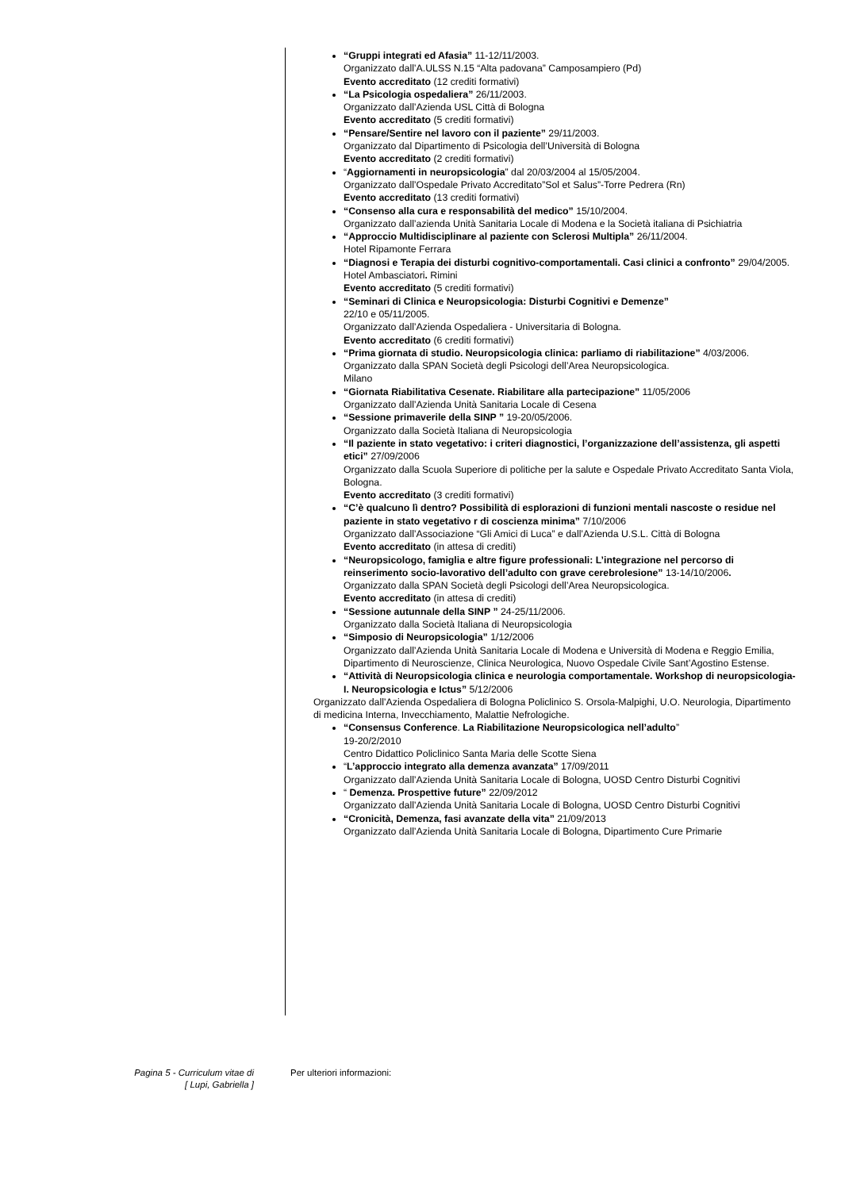“Gruppi integrati ed Afasia” 11-12/11/2003.
Organizzato dall’A.ULSS N.15 “Alta padovana” Camposampiero (Pd)
Evento accreditato (12 crediti formativi)
“La Psicologia ospedaliera” 26/11/2003.
Organizzato dall’Azienda USL Città di Bologna
Evento accreditato (5 crediti formativi)
“Pensare/Sentire nel lavoro con il paziente” 29/11/2003.
Organizzato dal Dipartimento di Psicologia dell’Università di Bologna
Evento accreditato (2 crediti formativi)
“Aggiornamenti in neuropsicologia” dal 20/03/2004 al 15/05/2004.
Organizzato dall’Ospedale Privato Accreditato”Sol et Salus”-Torre Pedrera (Rn)
Evento accreditato (13 crediti formativi)
“Consenso alla cura e responsabilità del medico” 15/10/2004.
Organizzato dall’azienda Unità Sanitaria Locale di Modena e la Società italiana di Psichiatria
“Approccio Multidisciplinare al paziente con Sclerosi Multipla” 26/11/2004.
Hotel Ripamonte Ferrara
“Diagnosi e Terapia dei disturbi cognitivo-comportamentali. Casi clinici a confronto” 29/04/2005.
Hotel Ambasciatori. Rimini
Evento accreditato (5 crediti formativi)
“Seminari di Clinica e Neuropsicologia: Disturbi Cognitivi e Demenze”
22/10 e 05/11/2005.
Organizzato dall’Azienda Ospedaliera - Universitaria di Bologna.
Evento accreditato (6 crediti formativi)
“Prima giornata di studio. Neuropsicologia clinica: parliamo di riabilitazione” 4/03/2006.
Organizzato dalla SPAN Società degli Psicologi dell’Area Neuropsicologica.
Milano
“Giornata Riabilitativa Cesenate. Riabilitare alla partecipazione” 11/05/2006
Organizzato dall’Azienda Unità Sanitaria Locale di Cesena
“Sessione primaverile della SINP ” 19-20/05/2006.
Organizzato dalla Società Italiana di Neuropsicologia
“Il paziente in stato vegetativo: i criteri diagnostici, l’organizzazione dell’assistenza, gli aspetti etici” 27/09/2006
Organizzato dalla Scuola Superiore di politiche per la salute e Ospedale Privato Accreditato Santa Viola, Bologna.
Evento accreditato (3 crediti formativi)
“C’è qualcuno lì dentro? Possibilità di esplorazioni di funzioni mentali nascoste o residue nel paziente in stato vegetativo r di coscienza minima” 7/10/2006
Organizzato dall’Associazione “Gli Amici di Luca” e dall’Azienda U.S.L. Città di Bologna
Evento accreditato (in attesa di crediti)
“Neuropsicologo, famiglia e altre figure professionali: L’integrazione nel percorso di reinserimento socio-lavorativo dell’adulto con grave cerebrolesione” 13-14/10/2006.
Organizzato dalla SPAN Società degli Psicologi dell’Area Neuropsicologica.
Evento accreditato (in attesa di crediti)
“Sessione autunnale della SINP ” 24-25/11/2006.
Organizzato dalla Società Italiana di Neuropsicologia
“Simposio di Neuropsicologia” 1/12/2006
Organizzato dall’Azienda Unità Sanitaria Locale di Modena e Università di Modena e Reggio Emilia, Dipartimento di Neuroscienze, Clinica Neurologica, Nuovo Ospedale Civile Sant’Agostino Estense.
“Attività di Neuropsicologia clinica e neurologia comportamentale. Workshop di neuropsicologia-I. Neuropsicologia e Ictus” 5/12/2006
Organizzato dall’Azienda Ospedaliera di Bologna Policlinico S. Orsola-Malpighi, U.O. Neurologia, Dipartimento di medicina Interna, Invecchiamento, Malattie Nefrologiche.
“Consensus Conference. La Riabilitazione Neuropsicologica nell’adulto”
19-20/2/2010
Centro Didattico Policlinico Santa Maria delle Scotte Siena
“L’approccio integrato alla demenza avanzata” 17/09/2011
Organizzato dall’Azienda Unità Sanitaria Locale di Bologna, UOSD Centro Disturbi Cognitivi
“ Demenza. Prospettive future” 22/09/2012
Organizzato dall’Azienda Unità Sanitaria Locale di Bologna, UOSD Centro Disturbi Cognitivi
“Cronicità, Demenza, fasi avanzate della vita” 21/09/2013
Organizzato dall’Azienda Unità Sanitaria Locale di Bologna, Dipartimento Cure Primarie
Pagina 5 - Curriculum vitae di
[ Lupi, Gabriella ]
Per ulteriori informazioni: